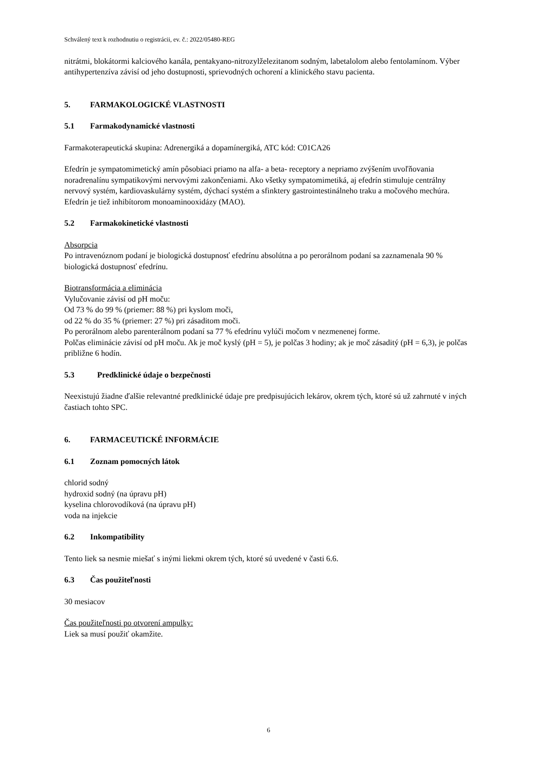Schválený text k rozhodnutiu o registrácii, ev. č.: 2022/05480-REG
nitrátmi, blokátormi kalciového kanála, pentakyano-nitrozylželezitanom sodným, labetalolom alebo fentolamínom. Výber antihypertenzíva závisí od jeho dostupnosti, sprievodných ochorení a klinického stavu pacienta.
5. FARMAKOLOGICKÉ VLASTNOSTI
5.1 Farmakodynamické vlastnosti
Farmakoterapeutická skupina: Adrenergiká a dopamínergiká, ATC kód: C01CA26
Efedrín je sympatomimetický amín pôsobiaci priamo na alfa- a beta- receptory a nepriamo zvýšením uvoľňovania noradrenalínu sympatikovými nervovými zakončeniami. Ako všetky sympatomimetiká, aj efedrín stimuluje centrálny nervový systém, kardiovaskulárny systém, dýchací systém a sfinktery gastrointestinálneho traku a močového mechúra. Efedrín je tiež inhibítorom monoaminooxidázy (MAO).
5.2 Farmakokinetické vlastnosti
Absorpcia
Po intravenóznom podaní je biologická dostupnosť efedrínu absolútna a po perorálnom podaní sa zaznamenala 90 % biologická dostupnosť efedrínu.
Biotransformácia a eliminácia
Vylučovanie závisí od pH moču:
Od 73 % do 99 % (priemer: 88 %) pri kyslom moči,
od 22 % do 35 % (priemer: 27 %) pri zásaditom moči.
Po perorálnom alebo parenterálnom podaní sa 77 % efedrínu vylúči močom v nezmenenej forme.
Polčas eliminácie závisí od pH moču. Ak je moč kyslý (pH = 5), je polčas 3 hodiny; ak je moč zásaditý (pH = 6,3), je polčas približne 6 hodín.
5.3 Predklinické údaje o bezpečnosti
Neexistujú žiadne ďalšie relevantné predklinické údaje pre predpisujúcich lekárov, okrem tých, ktoré sú už zahrnuté v iných častiach tohto SPC.
6. FARMACEUTICKÉ INFORMÁCIE
6.1 Zoznam pomocných látok
chlorid sodný
hydroxid sodný (na úpravu pH)
kyselina chlorovodíková (na úpravu pH)
voda na injekcie
6.2 Inkompatibility
Tento liek sa nesmie miešať s inými liekmi okrem tých, ktoré sú uvedené v časti 6.6.
6.3 Čas použiteľnosti
30 mesiacov
Čas použiteľnosti po otvorení ampulky:
Liek sa musí použiť okamžite.
6